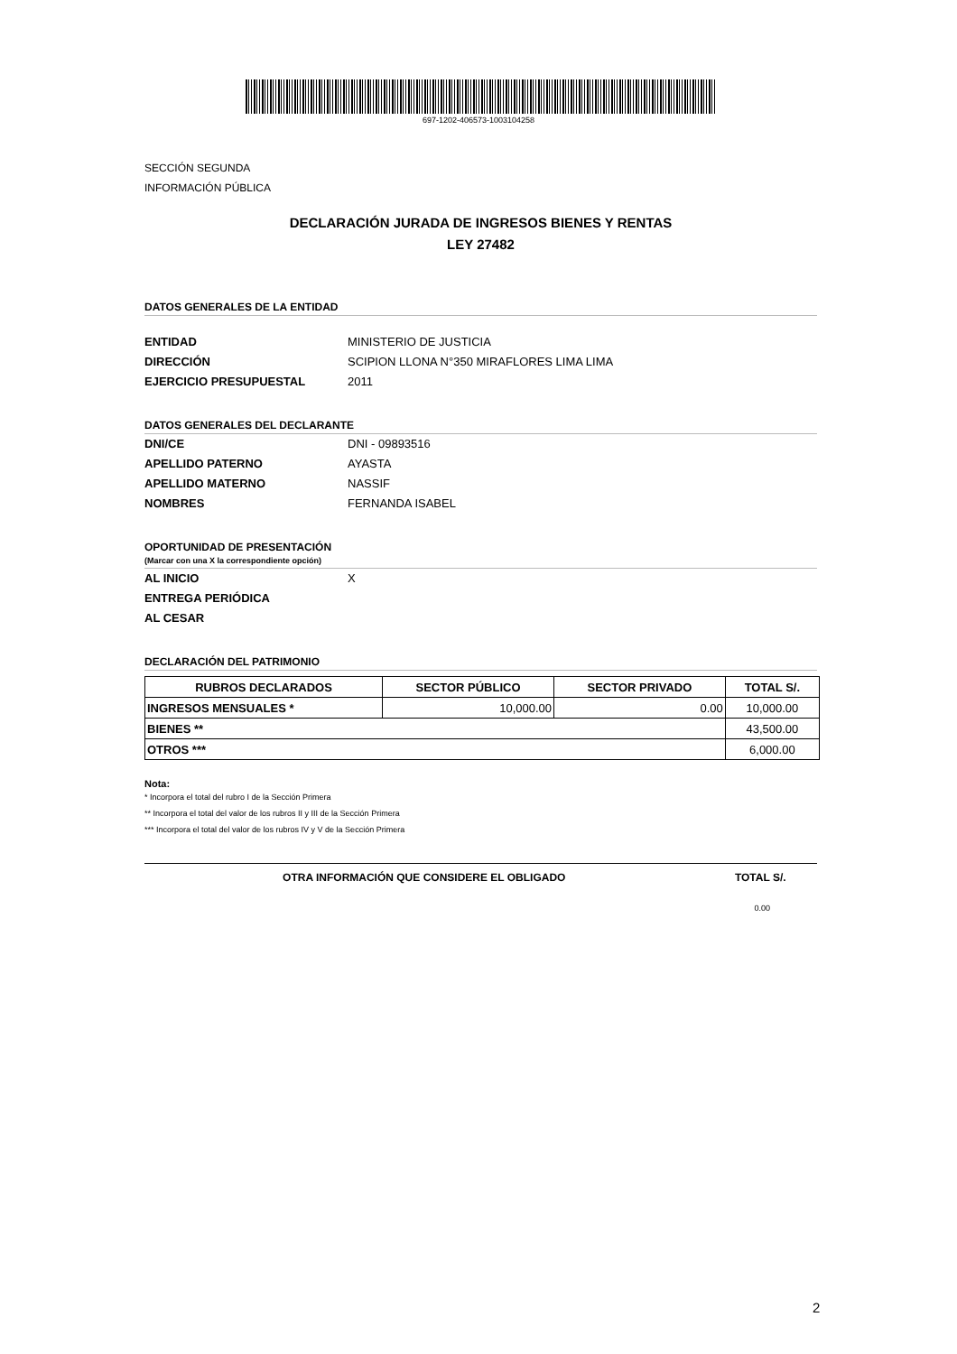697-1202-406573-1003104258
SECCIÓN SEGUNDA
INFORMACIÓN PÚBLICA
DECLARACIÓN JURADA DE INGRESOS BIENES Y RENTAS
LEY 27482
DATOS GENERALES DE LA ENTIDAD
ENTIDAD MINISTERIO DE JUSTICIA
DIRECCIÓN SCIPION LLONA N°350 MIRAFLORES LIMA LIMA
EJERCICIO PRESUPUESTAL 2011
DATOS GENERALES DEL DECLARANTE
DNI/CE DNI - 09893516
APELLIDO PATERNO AYASTA
APELLIDO MATERNO NASSIF
NOMBRES FERNANDA ISABEL
OPORTUNIDAD DE PRESENTACIÓN
(Marcar con una X la correspondiente opción)
AL INICIO X
ENTREGA PERIÓDICA
AL CESAR
DECLARACIÓN DEL PATRIMONIO
| RUBROS DECLARADOS | SECTOR PÚBLICO | SECTOR PRIVADO | TOTAL S/. |
| --- | --- | --- | --- |
| INGRESOS MENSUALES * | 10,000.00 | 0.00 | 10,000.00 |
| BIENES ** | | | 43,500.00 |
| OTROS *** | | | 6,000.00 |
Nota:
* Incorpora el total del rubro I de la Sección Primera
** Incorpora el total del valor de los rubros II y III de la Sección Primera
*** Incorpora el total del valor de los rubros IV y V de la Sección Primera
OTRA INFORMACIÓN QUE CONSIDERE EL OBLIGADO TOTAL S/.
0.00
2